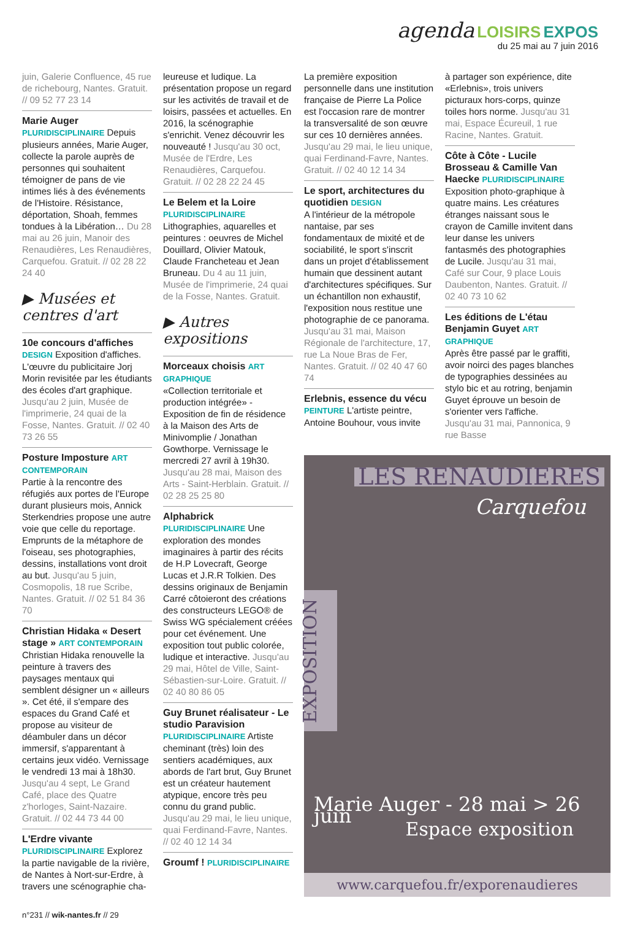agenda LOISIRS EXPOS
du 25 mai au 7 juin 2016
juin, Galerie Confluence, 45 rue de richebourg, Nantes. Gratuit. // 09 52 77 23 14
Marie Auger
PLURIDISCIPLINAIRE Depuis plusieurs années, Marie Auger, collecte la parole auprès de personnes qui souhaitent témoigner de pans de vie intimes liés à des événements de l'Histoire. Résistance, déportation, Shoah, femmes tondues à la Libération… Du 28 mai au 26 juin, Manoir des Renaudières, Les Renaudières, Carquefou. Gratuit. // 02 28 22 24 40
▶ Musées et centres d'art
10e concours d'affiches
DESIGN Exposition d'affiches. L'œuvre du publicitaire Jorj Morin revisitée par les étudiants des écoles d'art graphique. Jusqu'au 2 juin, Musée de l'imprimerie, 24 quai de la Fosse, Nantes. Gratuit. // 02 40 73 26 55
Posture Imposture ART CONTEMPORAIN
Partie à la rencontre des réfugiés aux portes de l'Europe durant plusieurs mois, Annick Sterkendries propose une autre voie que celle du reportage. Emprunts de la métaphore de l'oiseau, ses photographies, dessins, installations vont droit au but. Jusqu'au 5 juin, Cosmopolis, 18 rue Scribe, Nantes. Gratuit. // 02 51 84 36 70
Christian Hidaka « Desert stage » ART CONTEMPORAIN
Christian Hidaka renouvelle la peinture à travers des paysages mentaux qui semblent désigner un « ailleurs ». Cet été, il s'empare des espaces du Grand Café et propose au visiteur de déambuler dans un décor immersif, s'apparentant à certains jeux vidéo. Vernissage le vendredi 13 mai à 18h30. Jusqu'au 4 sept, Le Grand Café, place des Quatre z'horloges, Saint-Nazaire. Gratuit. // 02 44 73 44 00
L'Erdre vivante
PLURIDISCIPLINAIRE Explorez la partie navigable de la rivière, de Nantes à Nort-sur-Erdre, à travers une scénographie cha-
leureuse et ludique. La présentation propose un regard sur les activités de travail et de loisirs, passées et actuelles. En 2016, la scénographie s'enrichit. Venez découvrir les nouveauté ! Jusqu'au 30 oct, Musée de l'Erdre, Les Renaudières, Carquefou. Gratuit. // 02 28 22 24 45
Le Belem et la Loire
PLURIDISCIPLINAIRE
Lithographies, aquarelles et peintures : oeuvres de Michel Douillard, Olivier Matouk, Claude Francheteau et Jean Bruneau. Du 4 au 11 juin, Musée de l'imprimerie, 24 quai de la Fosse, Nantes. Gratuit.
▶ Autres expositions
Morceaux choisis ART GRAPHIQUE
«Collection territoriale et production intégrée» - Exposition de fin de résidence à la Maison des Arts de Minivomplie / Jonathan Gowthorpe. Vernissage le mercredi 27 avril à 19h30. Jusqu'au 28 mai, Maison des Arts - Saint-Herblain. Gratuit. // 02 28 25 25 80
Alphabrick
PLURIDISCIPLINAIRE Une exploration des mondes imaginaires à partir des récits de H.P Lovecraft, George Lucas et J.R.R Tolkien. Des dessins originaux de Benjamin Carré côtoieront des créations des constructeurs LEGO® de Swiss WG spécialement créées pour cet événement. Une exposition tout public colorée, ludique et interactive. Jusqu'au 29 mai, Hôtel de Ville, Saint-Sébastien-sur-Loire. Gratuit. // 02 40 80 86 05
Guy Brunet réalisateur - Le studio Paravision
PLURIDISCIPLINAIRE Artiste cheminant (très) loin des sentiers académiques, aux abords de l'art brut, Guy Brunet est un créateur hautement atypique, encore très peu connu du grand public. Jusqu'au 29 mai, le lieu unique, quai Ferdinand-Favre, Nantes. // 02 40 12 14 34
Groumf ! PLURIDISCIPLINAIRE
La première exposition personnelle dans une institution française de Pierre La Police est l'occasion rare de montrer la transversalité de son œuvre sur ces 10 dernières années. Jusqu'au 29 mai, le lieu unique, quai Ferdinand-Favre, Nantes. Gratuit. // 02 40 12 14 34
Le sport, architectures du quotidien DESIGN
A l'intérieur de la métropole nantaise, par ses fondamentaux de mixité et de sociabilité, le sport s'inscrit dans un projet d'établissement humain que dessinent autant d'architectures spécifiques. Sur un échantillon non exhaustif, l'exposition nous restitue une photographie de ce panorama. Jusqu'au 31 mai, Maison Régionale de l'architecture, 17, rue La Noue Bras de Fer, Nantes. Gratuit. // 02 40 47 60 74
Erlebnis, essence du vécu
PEINTURE L'artiste peintre, Antoine Bouhour, vous invite
à partager son expérience, dite «Erlebnis», trois univers picturaux hors-corps, quinze toiles hors norme. Jusqu'au 31 mai, Espace Écureuil, 1 rue Racine, Nantes. Gratuit.
Côte à Côte - Lucile Brosseau & Camille Van Haecke PLURIDISCIPLINAIRE
Exposition photo-graphique à quatre mains. Les créatures étranges naissant sous le crayon de Camille invitent dans leur danse les univers fantasmés des photographies de Lucile. Jusqu'au 31 mai, Café sur Cour, 9 place Louis Daubenton, Nantes. Gratuit. // 02 40 73 10 62
Les éditions de L'étau Benjamin Guyet ART GRAPHIQUE
Après être passé par le graffiti, avoir noirci des pages blanches de typographies dessinées au stylo bic et au rotring, benjamin Guyet éprouve un besoin de s'orienter vers l'affiche. Jusqu'au 31 mai, Pannonica, 9 rue Basse
LES RENAUDIERES
Carquefou
EXPOSITION
Marie Auger - 28 mai > 26 juin
Espace exposition
www.carquefou.fr/exporenaudieres
n°231 // wik-nantes.fr // 29